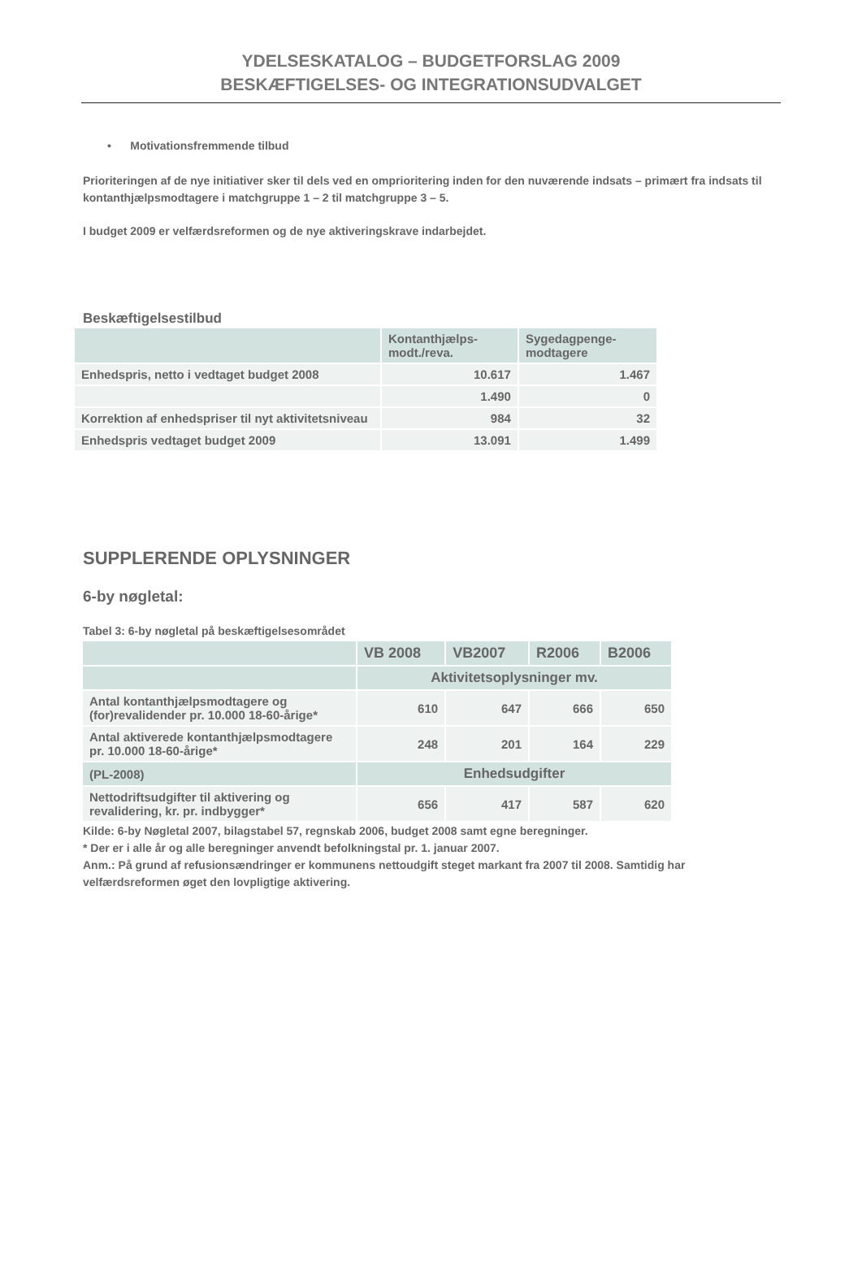YDELSESKATALOG – BUDGETFORSLAG 2009
BESKÆFTIGELSES- OG INTEGRATIONSUDVALGET
• Motivationsfremmende tilbud
Prioriteringen af de nye initiativer sker til dels ved en omprioritering inden for den nuværende indsats – primært fra indsats til kontanthjælpsmodtagere i matchgruppe 1 – 2 til matchgruppe 3 – 5.
I budget 2009 er velfærdsreformen og de nye aktiveringskrave indarbejdet.
Beskæftigelsestilbud
| | Kontanthjælps- modt./reva. | Sygedagpenge- modtagere |
| --- | --- | --- |
| Enhedspris, netto i vedtaget budget 2008 | 10.617 | 1.467 |
| | 1.490 | 0 |
| Korrektion af enhedspriser til nyt aktivitetsniveau | 984 | 32 |
| Enhedspris vedtaget budget 2009 | 13.091 | 1.499 |
SUPPLERENDE OPLYSNINGER
6-by nøgletal:
Tabel 3: 6-by nøgletal på beskæftigelsesområdet
| | VB 2008 | VB2007 | R2006 | B2006 |
| | Aktivitetsoplysninger mv. | | | |
| Antal kontanthjælpsmodtagere og (for)revalidender pr. 10.000 18-60-årige* | 610 | 647 | 666 | 650 |
| Antal aktiverede kontanthjælpsmodtagere pr. 10.000 18-60-årige* | 248 | 201 | 164 | 229 |
| (PL-2008) | Enhedsudgifter | | | |
| Nettodriftsudgifter til aktivering og revalidering, kr. pr. indbygger* | 656 | 417 | 587 | 620 |
Kilde: 6-by Nøgletal 2007, bilagstabel 57, regnskab 2006, budget 2008 samt egne beregninger.
* Der er i alle år og alle beregninger anvendt befolkningstal pr. 1. januar 2007.
Anm.: På grund af refusionsændringer er kommunens nettoudgift steget markant fra 2007 til 2008. Samtidig har velfærdsreformen øget den lovpligtige aktivering.